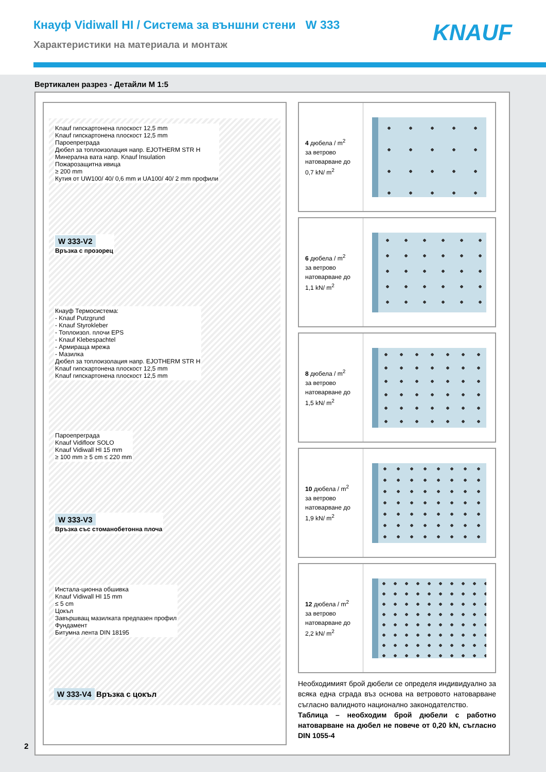Кнауф Vidiwall HI / Система за външни стени W 333
Характеристики на материала и монтаж
KNAUF
Вертикален разрез - Детайли М 1:5
Knauf гипскартонена плоскост 12,5 mm
Knauf гипскартонена плоскост 12,5 mm
Пароепреграда
Дюбел за топлоизолация напр. EJOTHERM STR H
Минерална вата напр. Knauf Insulation
Пожарозащитна ивица
≥ 200 mm
Кутия от UW100/ 40/ 0,6 mm и UA100/ 40/ 2 mm профили
W 333-V2
Връзка с прозорец
Кнауф Термосистема:
- Knauf Putzgrund
- Knauf Styrokleber
- Топлоизол. плочи EPS
- Knauf Klebespachtel
- Армираща мрежа
- Мазилка
Дюбел за топлоизолация напр. EJOTHERM STR H
Knauf гипскартонена плоскост 12,5 mm
Knauf гипскартонена плоскост 12,5 mm
Пароепреграда
Knauf Vidifloor SOLO
Knauf Vidiwall HI 15 mm
≥ 100 mm ≥ 5 cm ≤ 220 mm
W 333-V3
Връзка със стоманобетонна плоча
Инстала-ционна обшивка
Knauf Vidiwall HI 15 mm
≤ 5 cm
Цокъл
Завършващ мазилката предпазен профил
Фундамент
Битумна лента DIN 18195
W 333-V4 Връзка с цокъл
4 дюбела / m<sup>2</sup>
за ветрово натоварване до 0,7 kN/ m<sup>2</sup>
6 дюбела / m<sup>2</sup>
за ветрово натоварване до 1,1 kN/ m<sup>2</sup>
8 дюбела / m<sup>2</sup>
за ветрово натоварване до 1,5 kN/ m<sup>2</sup>
10 дюбела / m<sup>2</sup>
за ветрово натоварване до 1,9 kN/ m<sup>2</sup>
12 дюбела / m<sup>2</sup>
за ветрово натоварване до 2,2 kN/ m<sup>2</sup>
Необходимият брой дюбели се определя индивидуално за всяка една сграда въз основа на ветровото натоварване съгласно валидното национално законодателство.
Таблица – необходим брой дюбели с работно натоварване на дюбел не повече от 0,20 kN, съгласно DIN 1055-4
2